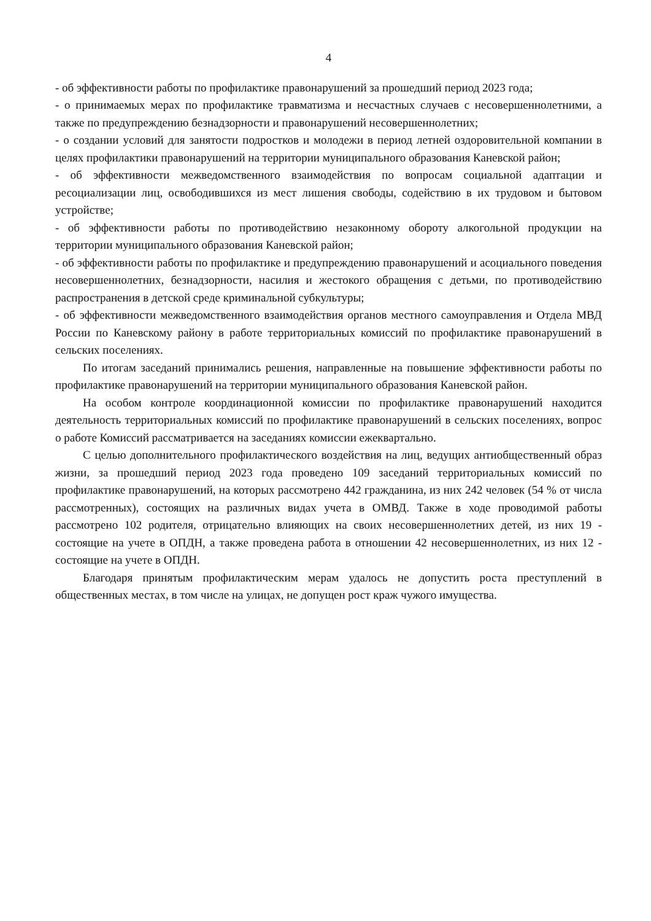4
- об эффективности работы по профилактике правонарушений за прошедший период 2023 года;
- о принимаемых мерах по профилактике травматизма и несчастных случаев с несовершеннолетними, а также по предупреждению безнадзорности и правонарушений несовершеннолетних;
- о создании условий для занятости подростков и молодежи в период летней оздоровительной компании в целях профилактики правонарушений на территории муниципального образования Каневской район;
- об эффективности межведомственного взаимодействия по вопросам социальной адаптации и ресоциализации лиц, освободившихся из мест лишения свободы, содействию в их трудовом и бытовом устройстве;
- об эффективности работы по противодействию незаконному обороту алкогольной продукции на территории муниципального образования Каневской район;
- об эффективности работы по профилактике и предупреждению правонарушений и асоциального поведения несовершеннолетних, безнадзорности, насилия и жестокого обращения с детьми, по противодействию распространения в детской среде криминальной субкультуры;
- об эффективности межведомственного взаимодействия органов местного самоуправления и Отдела МВД России по Каневскому району в работе территориальных комиссий по профилактике правонарушений в сельских поселениях.
По итогам заседаний принимались решения, направленные на повышение эффективности работы по профилактике правонарушений на территории муниципального образования Каневской район.
На особом контроле координационной комиссии по профилактике правонарушений находится деятельность территориальных комиссий по профилактике правонарушений в сельских поселениях, вопрос о работе Комиссий рассматривается на заседаниях комиссии ежеквартально.
С целью дополнительного профилактического воздействия на лиц, ведущих антиобщественный образ жизни, за прошедший период 2023 года проведено 109 заседаний территориальных комиссий по профилактике правонарушений, на которых рассмотрено 442 гражданина, из них 242 человек (54 % от числа рассмотренных), состоящих на различных видах учета в ОМВД. Также в ходе проводимой работы рассмотрено 102 родителя, отрицательно влияющих на своих несовершеннолетних детей, из них 19 - состоящие на учете в ОПДН, а также проведена работа в отношении 42 несовершеннолетних, из них 12 - состоящие на учете в ОПДН.
Благодаря принятым профилактическим мерам удалось не допустить роста преступлений в общественных местах, в том числе на улицах, не допущен рост краж чужого имущества.